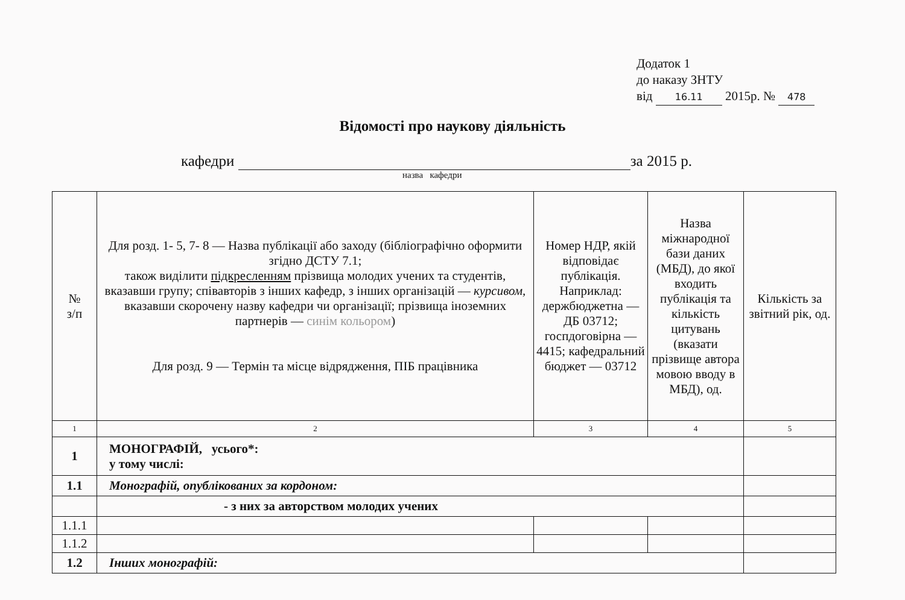Додаток 1
до наказу ЗНТУ
від 16.11 2015р. № 478
Відомості про наукову діяльність
кафедри за 2015 р.
назва кафедри
| № з/п | Для розд. 1- 5, 7- 8 — Назва публікації або заходу (бібліографічно оформити згідно ДСТУ 7.1; також виділити підкресленням прізвища молодих учених та студентів, вказавши групу; співавторів з інших кафедр, з інших організацій — курсивом, вказавши скорочену назву кафедри чи організації; прізвища іноземних партнерів — синім кольором ) Для розд. 9 — Термін та місце відрядження, ПІБ працівника | Номер НДР, якій відповідає публікація. Наприклад: держбюджетна — ДБ 03712; госпдоговірна — 4415; кафедральний бюджет — 03712 | Назва міжнародної бази даних (МБД), до якої входить публікація та кількість цитувань (вказати прізвище автора мовою вводу в МБД), од. | Кількість за звітний рік, од. |
| --- | --- | --- | --- | --- |
| 1 | 2 | 3 | 4 | 5 |
| 1 | МОНОГРАФІЙ, усього*: у тому числі: | | | |
| 1.1 | Монографій, опублікованих за кордоном: | | | |
| | - з них за авторством молодих учених | | | |
| 1.1.1 | | | | |
| 1.1.2 | | | | |
| 1.2 | Інших монографій: | | | |